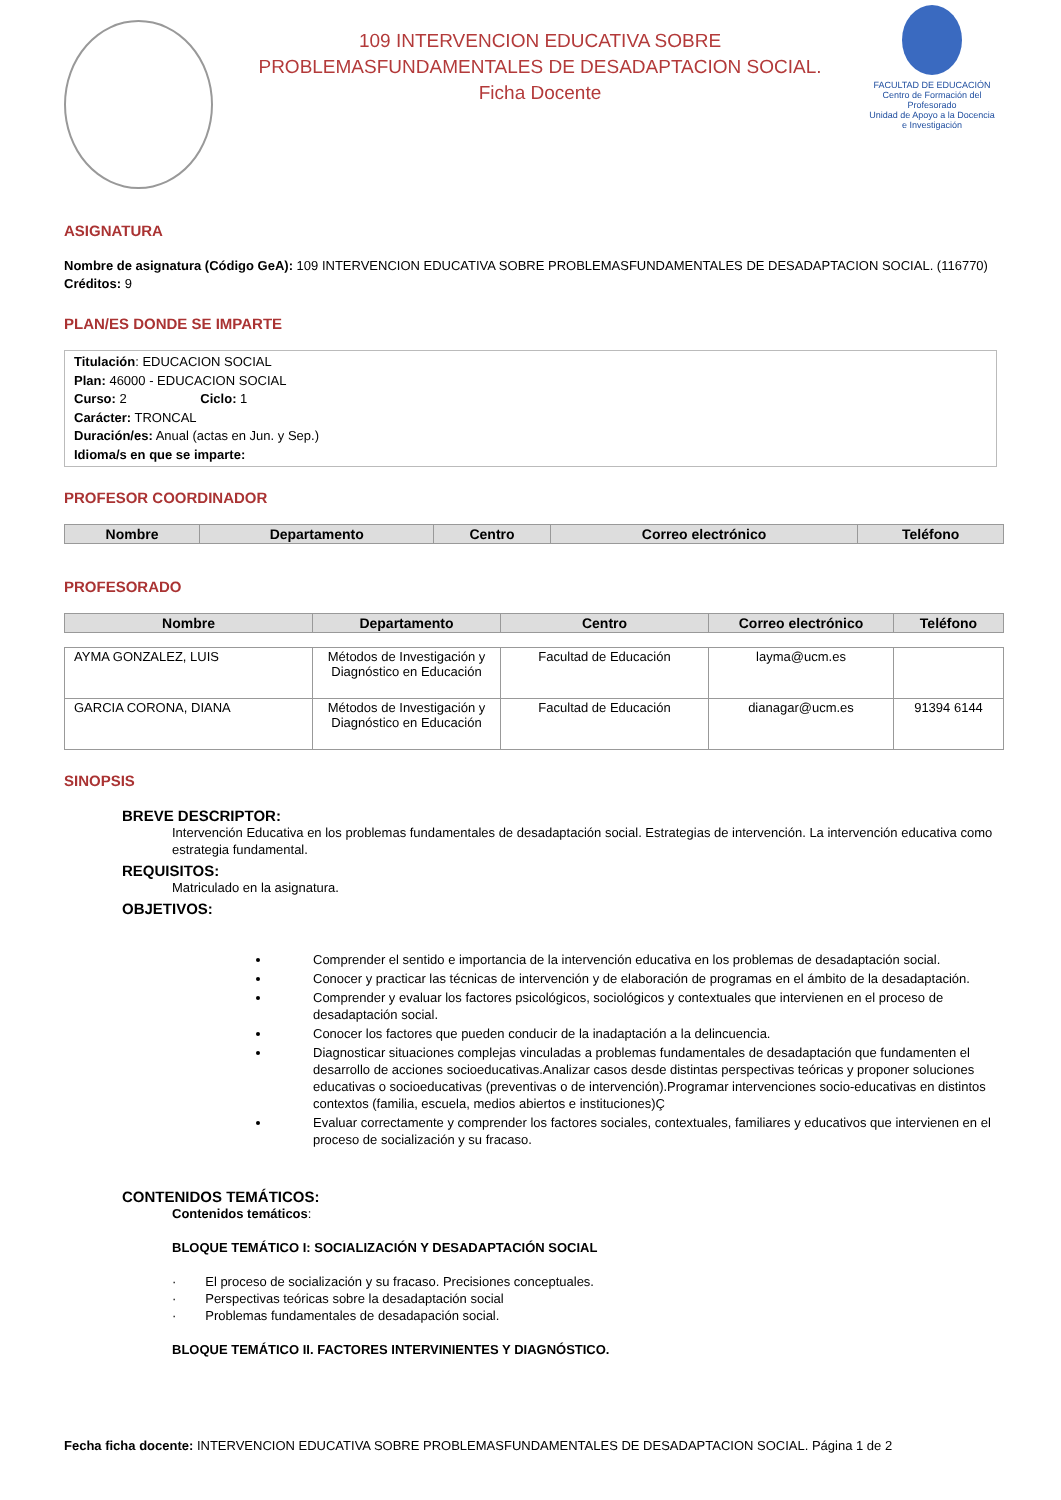109 INTERVENCION EDUCATIVA SOBRE
PROBLEMASFUNDAMENTALES DE DESADAPTACION SOCIAL.
Ficha Docente
FACULTAD DE EDUCACIÓN
Centro de Formación del Profesorado
Unidad de Apoyo a la Docencia e Investigación
ASIGNATURA
Nombre de asignatura (Código GeA): 109 INTERVENCION EDUCATIVA SOBRE PROBLEMASFUNDAMENTALES DE DESADAPTACION SOCIAL. (116770)
Créditos: 9
PLAN/ES DONDE SE IMPARTE
Titulación: EDUCACION SOCIAL
Plan: 46000 - EDUCACION SOCIAL
Curso: 2 Ciclo: 1
Carácter: TRONCAL
Duración/es: Anual (actas en Jun. y Sep.)
Idioma/s en que se imparte:
PROFESOR COORDINADOR
| Nombre | Departamento | Centro | Correo electrónico | Teléfono |
| --- | --- | --- | --- | --- |
PROFESORADO
| Nombre | Departamento | Centro | Correo electrónico | Teléfono |
| --- | --- | --- | --- | --- |
| AYMA GONZALEZ, LUIS | Métodos de Investigación y Diagnóstico en Educación | Facultad de Educación | layma@ucm.es | |
| GARCIA CORONA, DIANA | Métodos de Investigación y Diagnóstico en Educación | Facultad de Educación | dianagar@ucm.es | 91394 6144 |
SINOPSIS
BREVE DESCRIPTOR:
Intervención Educativa en los problemas fundamentales de desadaptación social. Estrategias de intervención. La intervención educativa como estrategia fundamental.
REQUISITOS:
Matriculado en la asignatura.
OBJETIVOS:
Comprender el sentido e importancia de la intervención educativa en los problemas de desadaptación social.
Conocer y practicar las técnicas de intervención y de elaboración de programas en el ámbito de la desadaptación.
Comprender y evaluar los factores psicológicos, sociológicos y contextuales que intervienen en el proceso de desadaptación social.
Conocer los factores que pueden conducir de la inadaptación a la delincuencia.
Diagnosticar situaciones complejas vinculadas a problemas fundamentales de desadaptación que fundamenten el desarrollo de acciones socioeducativas.Analizar casos desde distintas perspectivas teóricas y proponer soluciones educativas o socioeducativas (preventivas o de intervención).Programar intervenciones socio-educativas en distintos contextos (familia, escuela, medios abiertos e instituciones)Ç
Evaluar correctamente y comprender los factores sociales, contextuales, familiares y educativos que intervienen en el proceso de socialización y su fracaso.
CONTENIDOS TEMÁTICOS:
Contenidos temáticos:
BLOQUE TEMÁTICO I: SOCIALIZACIÓN Y DESADAPTACIÓN SOCIAL
· El proceso de socialización y su fracaso. Precisiones conceptuales.
· Perspectivas teóricas sobre la desadaptación social
· Problemas fundamentales de desadapación social.
BLOQUE TEMÁTICO II. FACTORES INTERVINIENTES Y DIAGNÓSTICO.
Fecha ficha docente: INTERVENCION EDUCATIVA SOBRE PROBLEMASFUNDAMENTALES DE DESADAPTACION SOCIAL. Página 1 de 2